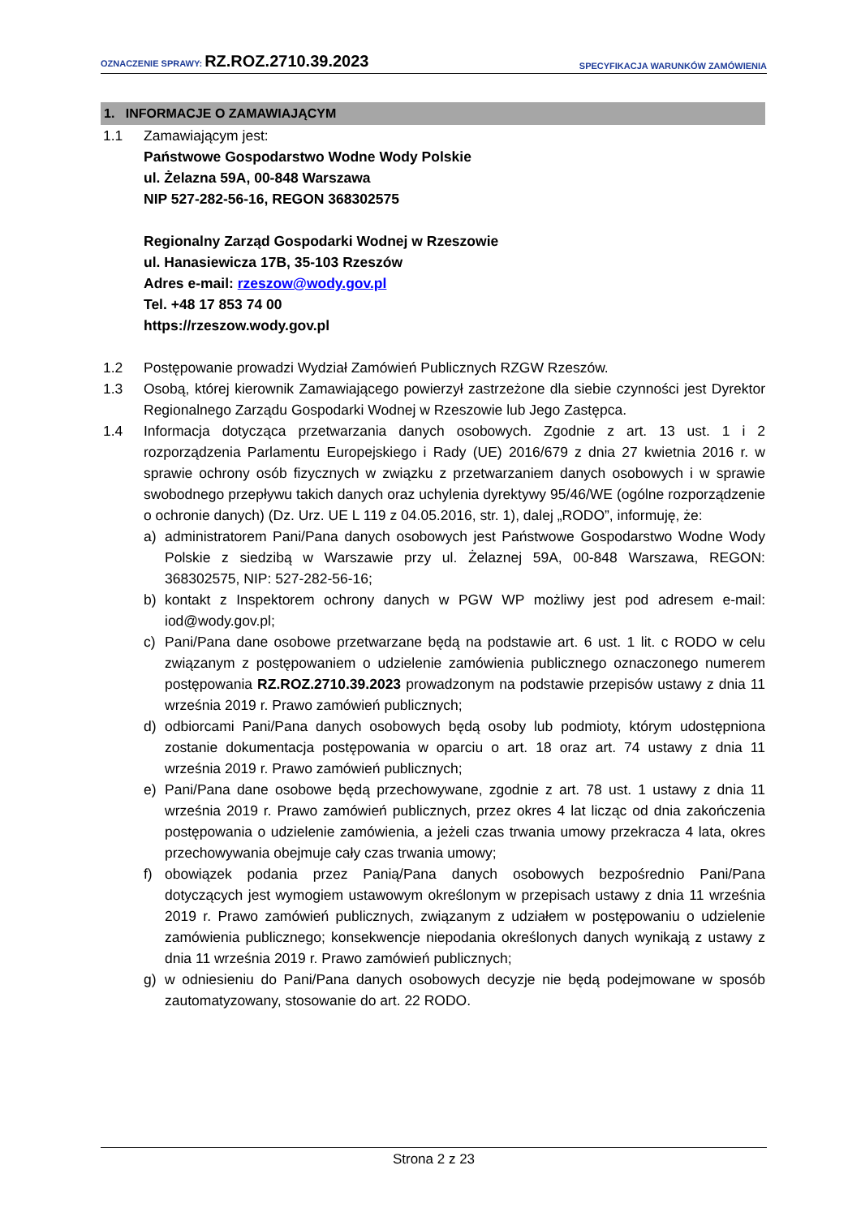OZNACZENIE SPRAWY: RZ.ROZ.2710.39.2023
SPECYFIKACJA WARUNKÓW ZAMÓWIENIA
1. INFORMACJE O ZAMAWIAJĄCYM
1.1 Zamawiającym jest:
Państwowe Gospodarstwo Wodne Wody Polskie
ul. Żelazna 59A, 00-848 Warszawa
NIP 527-282-56-16, REGON 368302575
Regionalny Zarząd Gospodarki Wodnej w Rzeszowie
ul. Hanasiewicza 17B, 35-103 Rzeszów
Adres e-mail: rzeszow@wody.gov.pl
Tel. +48 17 853 74 00
https://rzeszow.wody.gov.pl
1.2 Postępowanie prowadzi Wydział Zamówień Publicznych RZGW Rzeszów.
1.3 Osobą, której kierownik Zamawiającego powierzył zastrzeżone dla siebie czynności jest Dyrektor Regionalnego Zarządu Gospodarki Wodnej w Rzeszowie lub Jego Zastępca.
1.4 Informacja dotycząca przetwarzania danych osobowych. Zgodnie z art. 13 ust. 1 i 2 rozporządzenia Parlamentu Europejskiego i Rady (UE) 2016/679 z dnia 27 kwietnia 2016 r. w sprawie ochrony osób fizycznych w związku z przetwarzaniem danych osobowych i w sprawie swobodnego przepływu takich danych oraz uchylenia dyrektywy 95/46/WE (ogólne rozporządzenie o ochronie danych) (Dz. Urz. UE L 119 z 04.05.2016, str. 1), dalej „RODO”, informuję, że:
a) administratorem Pani/Pana danych osobowych jest Państwowe Gospodarstwo Wodne Wody Polskie z siedzibą w Warszawie przy ul. Żelaznej 59A, 00-848 Warszawa, REGON: 368302575, NIP: 527-282-56-16;
b) kontakt z Inspektorem ochrony danych w PGW WP możliwy jest pod adresem e-mail: iod@wody.gov.pl;
c) Pani/Pana dane osobowe przetwarzane będą na podstawie art. 6 ust. 1 lit. c RODO w celu związanym z postępowaniem o udzielenie zamówienia publicznego oznaczonego numerem postępowania RZ.ROZ.2710.39.2023 prowadzonym na podstawie przepisów ustawy z dnia 11 września 2019 r. Prawo zamówień publicznych;
d) odbiorcami Pani/Pana danych osobowych będą osoby lub podmioty, którym udostępniona zostanie dokumentacja postępowania w oparciu o art. 18 oraz art. 74 ustawy z dnia 11 września 2019 r. Prawo zamówień publicznych;
e) Pani/Pana dane osobowe będą przechowywane, zgodnie z art. 78 ust. 1 ustawy z dnia 11 września 2019 r. Prawo zamówień publicznych, przez okres 4 lat licząc od dnia zakończenia postępowania o udzielenie zamówienia, a jeżeli czas trwania umowy przekracza 4 lata, okres przechowywania obejmuje cały czas trwania umowy;
f) obowiązek podania przez Panią/Pana danych osobowych bezpośrednio Pani/Pana dotyczących jest wymogiem ustawowym określonym w przepisach ustawy z dnia 11 września 2019 r. Prawo zamówień publicznych, związanym z udziałem w postępowaniu o udzielenie zamówienia publicznego; konsekwencje niepodania określonych danych wynikają z ustawy z dnia 11 września 2019 r. Prawo zamówień publicznych;
g) w odniesieniu do Pani/Pana danych osobowych decyzje nie będą podejmowane w sposób zautomatyzowany, stosowanie do art. 22 RODO.
Strona 2 z 23